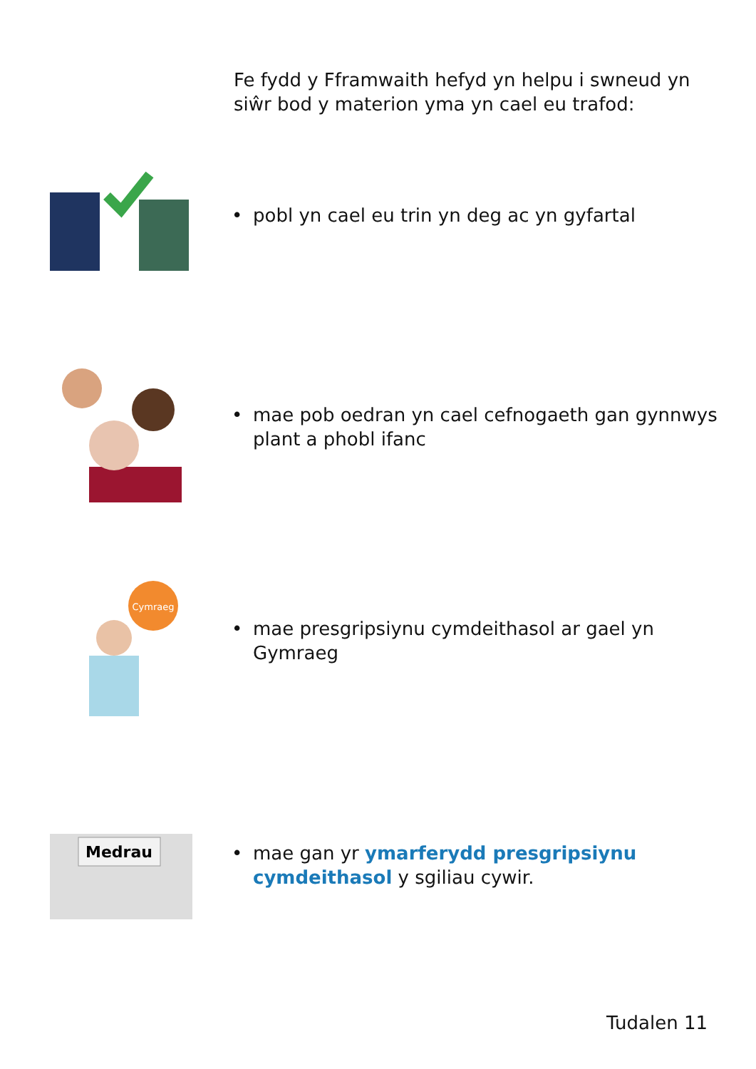Fe fydd y Fframwaith hefyd yn helpu i swneud yn siŵr bod y materion yma yn cael eu trafod:
• pobl yn cael eu trin yn deg ac yn gyfartal
• mae pob oedran yn cael cefnogaeth gan gynnwys plant a phobl ifanc
Cymraeg
• mae presgripsiynu cymdeithasol ar gael yn Gymraeg
Medrau
• mae gan yr ymarferydd presgripsiynu cymdeithasol y sgiliau cywir.
Tudalen 11